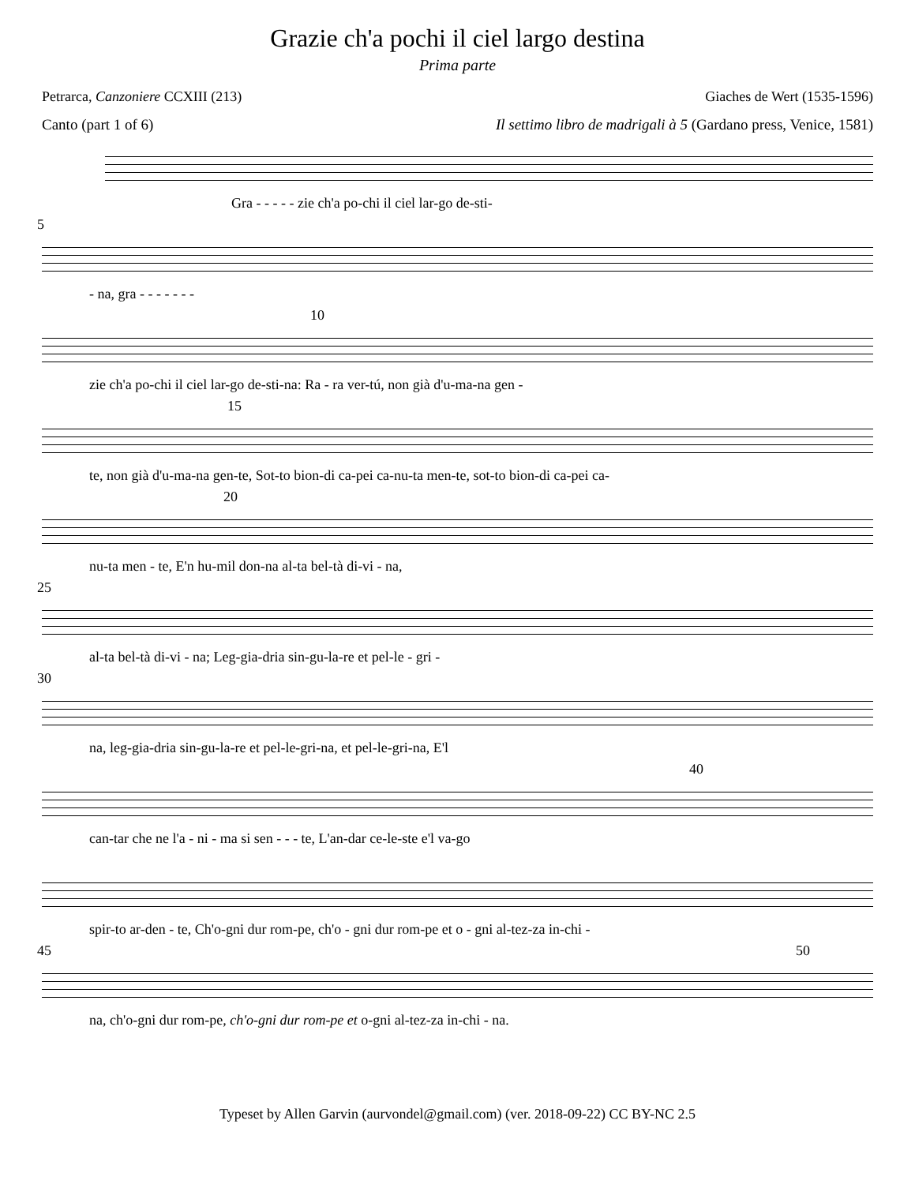Grazie ch'a pochi il ciel largo destina
Prima parte
Petrarca, Canzoniere CCXIII (213) Giaches de Wert (1535-1596)
Canto (part 1 of 6) Il settimo libro de madrigali à 5 (Gardano press, Venice, 1581)
Gra - - - - - zie ch'a po-chi il ciel lar-go de-sti-
5
- na, gra - - - - - - -
10
zie ch'a po-chi il ciel lar-go de-sti-na: Ra - ra ver-tú, non già d'u-ma-na gen -
15
te, non già d'u-ma-na gen-te, Sot-to bion-di ca-pei ca-nu-ta men-te, sot-to bion-di ca-pei ca-
20
nu-ta men - te, E'n hu-mil don-na al-ta bel-tà di-vi - na,
25
al-ta bel-tà di-vi - na; Leg-gia-dria sin-gu-la-re et pel-le - gri -
30
na, leg-gia-dria sin-gu-la-re et pel-le-gri-na, et pel-le-gri-na, E'l
40
can-tar che ne l'a - ni - ma si sen - - - te, L'an-dar ce-le-ste e'l va-go
spir-to ar-den - te, Ch'o-gni dur rom-pe, ch'o - gni dur rom-pe et o - gni al-tez-za in-chi -
45 50
na, ch'o-gni dur rom-pe, ch'o-gni dur rom-pe et o-gni al-tez-za in-chi - na.
Typeset by Allen Garvin (aurvondel@gmail.com) (ver. 2018-09-22) CC BY-NC 2.5